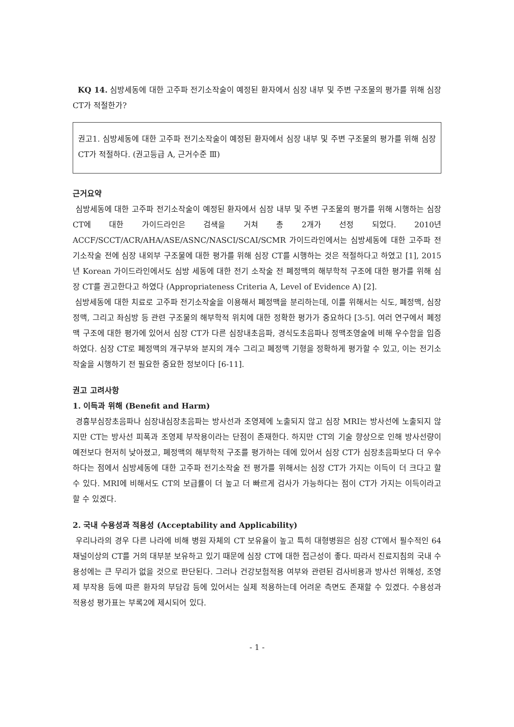KQ 14. 심방세동에 대한 고주파 전기소작술이 예정된 환자에서 심장 내부 및 주변 구조물의 평가를 위해 심장 CT가 적절한가?
권고1. 심방세동에 대한 고주파 전기소작술이 예정된 환자에서 심장 내부 및 주변 구조물의 평가를 위해 심장 CT가 적절하다. (권고등급 A, 근거수준 Ⅲ)
근거요약
심방세동에 대한 고주파 전기소작술이 예정된 환자에서 심장 내부 및 주변 구조물의 평가를 위해 시행하는 심장 CT에 대한 가이드라인은 검색을 거쳐 총 2개가 선정 되었다. 2010년 ACCF/SCCT/ACR/AHA/ASE/ASNC/NASCI/SCAI/SCMR 가이드라인에서는 심방세동에 대한 고주파 전기소작술 전에 심장 내외부 구조물에 대한 평가를 위해 심장 CT를 시행하는 것은 적절하다고 하였고 [1], 2015년 Korean 가이드라인에서도 심방 세동에 대한 전기 소작술 전 폐정맥의 해부학적 구조에 대한 평가를 위해 심장 CT를 권고한다고 하였다 (Appropriateness Criteria A, Level of Evidence A) [2].
심방세동에 대한 치료로 고주파 전기소작술을 이용해서 폐정맥을 분리하는데, 이를 위해서는 식도, 폐정맥, 심장정맥, 그리고 좌심방 등 관련 구조물의 해부학적 위치에 대한 정확한 평가가 중요하다 [3-5]. 여러 연구에서 폐정맥 구조에 대한 평가에 있어서 심장 CT가 다른 심장내초음파, 경식도초음파나 정맥조영술에 비해 우수함을 입증하였다. 심장 CT로 폐정맥의 개구부와 분지의 개수 그리고 폐정맥 기형을 정확하게 평가할 수 있고, 이는 전기소작술을 시행하기 전 필요한 중요한 정보이다 [6-11].
권고 고려사항
1. 이득과 위해 (Benefit and Harm)
경흉부심장초음파나 심장내심장초음파는 방사선과 조영제에 노출되지 않고 심장 MRI는 방사선에 노출되지 않지만 CT는 방사선 피폭과 조영제 부작용이라는 단점이 존재한다. 하지만 CT의 기술 향상으로 인해 방사선량이 예전보다 현저히 낮아졌고, 폐정맥의 해부학적 구조를 평가하는 데에 있어서 심장 CT가 심장초음파보다 더 우수하다는 점에서 심방세동에 대한 고주파 전기소작술 전 평가를 위해서는 심장 CT가 가지는 이득이 더 크다고 할 수 있다. MRI에 비해서도 CT의 보급률이 더 높고 더 빠르게 검사가 가능하다는 점이 CT가 가지는 이득이라고 할 수 있겠다.
2. 국내 수용성과 적용성 (Acceptability and Applicability)
우리나라의 경우 다른 나라에 비해 병원 자체의 CT 보유율이 높고 특히 대형병원은 심장 CT에서 필수적인 64 채널이상의 CT를 거의 대부분 보유하고 있기 때문에 심장 CT에 대한 접근성이 좋다. 따라서 진료지침의 국내 수용성에는 큰 무리가 없을 것으로 판단된다. 그러나 건강보험적용 여부와 관련된 검사비용과 방사선 위해성, 조영제 부작용 등에 따른 환자의 부담감 등에 있어서는 실제 적용하는데 어려운 측면도 존재할 수 있겠다. 수용성과 적용성 평가표는 부록2에 제시되어 있다.
- 1 -